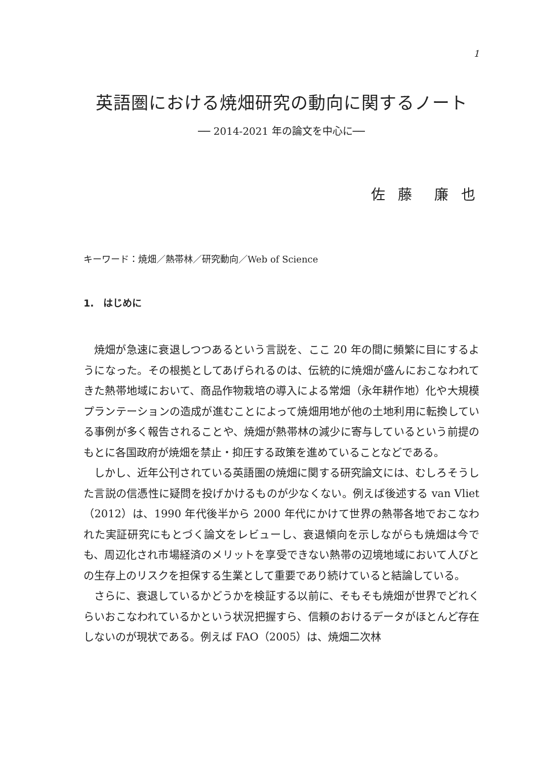1
英語圏における焼畑研究の動向に関するノート
── 2014-2021 年の論文を中心に──
佐 藤　廉 也
キーワード：焼畑／熱帯林／研究動向／Web of Science
1.　はじめに
焼畑が急速に衰退しつつあるという言説を、ここ 20 年の間に頻繁に目にするようになった。その根拠としてあげられるのは、伝統的に焼畑が盛んにおこなわれてきた熱帯地域において、商品作物栽培の導入による常畑（永年耕作地）化や大規模プランテーションの造成が進むことによって焼畑用地が他の土地利用に転換している事例が多く報告されることや、焼畑が熱帯林の減少に寄与しているという前提のもとに各国政府が焼畑を禁止・抑圧する政策を進めていることなどである。
しかし、近年公刊されている英語圏の焼畑に関する研究論文には、むしろそうした言説の信憑性に疑問を投げかけるものが少なくない。例えば後述する van Vliet（2012）は、1990 年代後半から 2000 年代にかけて世界の熱帯各地でおこなわれた実証研究にもとづく論文をレビューし、衰退傾向を示しながらも焼畑は今でも、周辺化され市場経済のメリットを享受できない熱帯の辺境地域において人びとの生存上のリスクを担保する生業として重要であり続けていると結論している。
さらに、衰退しているかどうかを検証する以前に、そもそも焼畑が世界でどれくらいおこなわれているかという状況把握すら、信頼のおけるデータがほとんど存在しないのが現状である。例えば FAO（2005）は、焼畑二次林